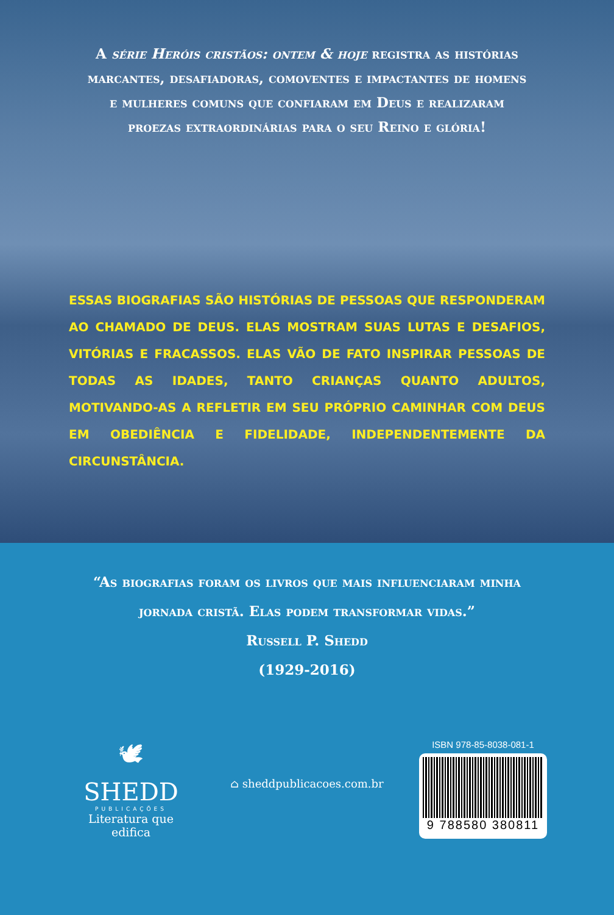A série Heróis cristãos: ontem & hoje registra as histórias marcantes, desafiadoras, comoventes e impactantes de homens e mulheres comuns que confiaram em Deus e realizaram proezas extraordinárias para o seu Reino e glória!
ESSAS BIOGRAFIAS SÃO HISTÓRIAS DE PESSOAS QUE RESPONDERAM AO CHAMADO DE DEUS. ELAS MOSTRAM SUAS LUTAS E DESAFIOS, VITÓRIAS E FRACASSOS. ELAS VÃO DE FATO INSPIRAR PESSOAS DE TODAS AS IDADES, TANTO CRIANÇAS QUANTO ADULTOS, MOTIVANDO-AS A REFLETIR EM SEU PRÓPRIO CAMINHAR COM DEUS EM OBEDIÊNCIA E FIDELIDADE, INDEPENDENTEMENTE DA CIRCUNSTÂNCIA.
“As biografias foram os livros que mais influenciaram minha jornada cristã. Elas podem transformar vidas.”
Russell P. Shedd
(1929-2016)
🕊
SHEDD
PUBLICAÇÕES
Literatura que edifica
⌂ sheddpublicacoes.com.br
ISBN 978-85-8038-081-1
9 788580 380811